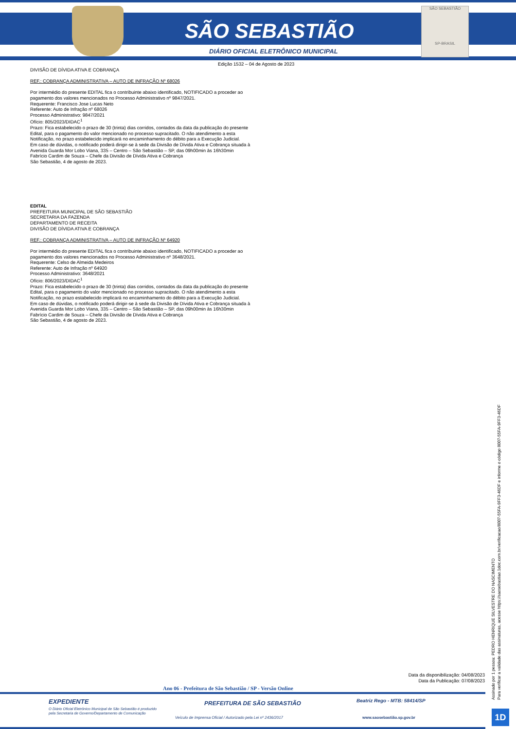SÃO SEBASTIÃO
DIÁRIO OFICIAL ELETRÔNICO MUNICIPAL
SÃO SEBASTIÃO
SP-BRASIL
Edição 1532 – 04 de Agosto de 2023
DIVISÃO DE DÍVIDA ATIVA E COBRANÇA
REF.: COBRANÇA ADMINISTRATIVA – AUTO DE INFRAÇÃO Nº 68026
Por intermédio do presente EDITAL fica o contribuinte abaixo identificado, NOTIFICADO a proceder ao pagamento dos valores mencionados no Processo Administrativo nº 9847/2021.
Requerente: Francisco Jose Lucas Neto
Referente: Auto de Infração nº 68026
Processo Administrativo: 9847/2021
Ofício: 805/2023/DIDAC<sup>1</sup>
Prazo: Fica estabelecido o prazo de 30 (trinta) dias corridos, contados da data da publicação do presente Edital, para o pagamento do valor mencionado no processo supracitado. O não atendimento a esta Notificação, no prazo estabelecido implicará no encaminhamento do débito para a Execução Judicial.
Em caso de dúvidas, o notificado poderá dirigir-se à sede da Divisão de Dívida Ativa e Cobrança situada à Avenida Guarda Mor Lobo Viana, 335 – Centro – São Sebastião – SP, das 09h00min às 16h30min
Fabrício Cardim de Souza – Chefe da Divisão de Dívida Ativa e Cobrança
São Sebastião, 4 de agosto de 2023.
EDITAL
PREFEITURA MUNICIPAL DE SÃO SEBASTIÃO
SECRETARIA DA FAZENDA
DEPARTAMENTO DE RECEITA
DIVISÃO DE DÍVIDA ATIVA E COBRANÇA
REF.: COBRANÇA ADMINISTRATIVA – AUTO DE INFRAÇÃO Nº 64920
Por intermédio do presente EDITAL fica o contribuinte abaixo identificado, NOTIFICADO a proceder ao pagamento dos valores mencionados no Processo Administrativo nº 3648/2021.
Requerente: Celso de Almeida Medeiros
Referente: Auto de Infração nº 64920
Processo Administrativo: 3648/2021
Ofício: 806/2023/DIDAC<sup>1</sup>
Prazo: Fica estabelecido o prazo de 30 (trinta) dias corridos, contados da data da publicação do presente Edital, para o pagamento do valor mencionado no processo supracitado. O não atendimento a esta Notificação, no prazo estabelecido implicará no encaminhamento do débito para a Execução Judicial.
Em caso de dúvidas, o notificado poderá dirigir-se à sede da Divisão de Dívida Ativa e Cobrança situada à Avenida Guarda Mor Lobo Viana, 335 – Centro – São Sebastião – SP, das 09h00min às 16h30min
Fabrício Cardim de Souza – Chefe da Divisão de Dívida Ativa e Cobrança
São Sebastião, 4 de agosto de 2023.
Data da disponibilização: 04/08/2023
Data da Publicação: 07/08/2023
Ano 06 - Prefeitura de São Sebastião / SP - Versão Online
EXPEDIENTE
O Diário Oficial Eletrônico Municipal de São Sebastião é produzido
pela Secretaria de Governo/Departamento de Comunicação
PREFEITURA DE SÃO SEBASTIÃO
Veículo de Imprensa Oficial / Autorizado pela Lei nº 2436/2017
Beatriz Rego - MTB: 58414/SP
www.saosebastião.sp.gov.br
Assinado por 1 pessoa: PEDRO HENRIQUE SILVESTRE DO NASCIMENTO
Para verificar a validade das assinaturas, acesse https://saosebastiao.1doc.com.br/verificacao/8007-55FA-9FF3-46DF e informe o código 8007-55FA-9FF3-46DF
1D